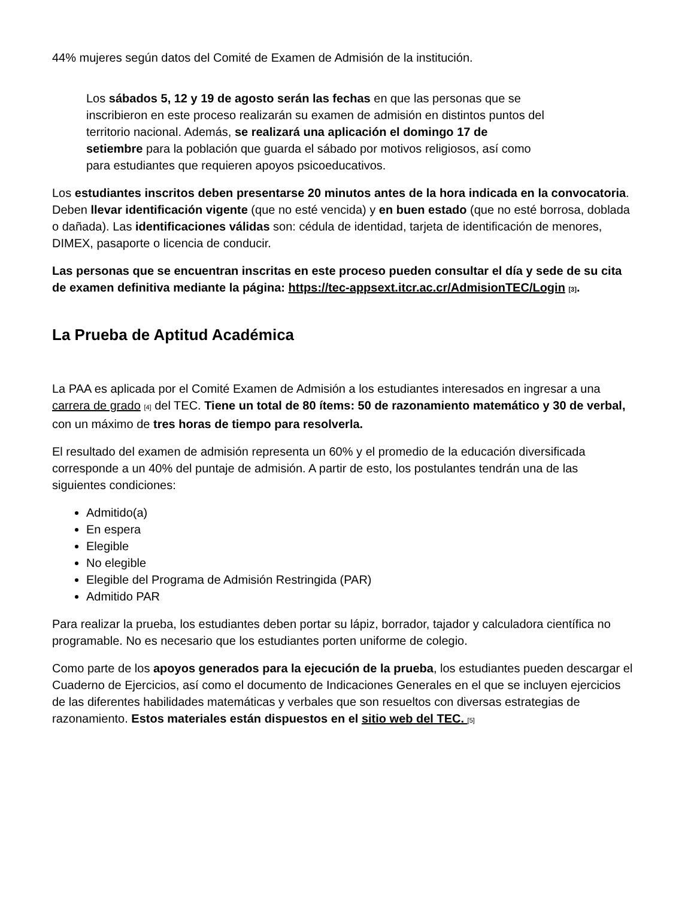44% mujeres según datos del Comité de Examen de Admisión de la institución.
Los sábados 5, 12 y 19 de agosto serán las fechas en que las personas que se inscribieron en este proceso realizarán su examen de admisión en distintos puntos del territorio nacional. Además, se realizará una aplicación el domingo 17 de setiembre para la población que guarda el sábado por motivos religiosos, así como para estudiantes que requieren apoyos psicoeducativos.
Los estudiantes inscritos deben presentarse 20 minutos antes de la hora indicada en la convocatoria. Deben llevar identificación vigente (que no esté vencida) y en buen estado (que no esté borrosa, doblada o dañada). Las identificaciones válidas son: cédula de identidad, tarjeta de identificación de menores, DIMEX, pasaporte o licencia de conducir.
Las personas que se encuentran inscritas en este proceso pueden consultar el día y sede de su cita de examen definitiva mediante la página: https://tec-appsext.itcr.ac.cr/AdmisionTEC/Login <sup>[3]</sup>.
La Prueba de Aptitud Académica
La PAA es aplicada por el Comité Examen de Admisión a los estudiantes interesados en ingresar a una carrera de grado <sup>[4]</sup> del TEC. Tiene un total de 80 ítems: 50 de razonamiento matemático y 30 de verbal, con un máximo de tres horas de tiempo para resolverla.
El resultado del examen de admisión representa un 60% y el promedio de la educación diversificada corresponde a un 40% del puntaje de admisión. A partir de esto, los postulantes tendrán una de las siguientes condiciones:
Admitido(a)
En espera
Elegible
No elegible
Elegible del Programa de Admisión Restringida (PAR)
Admitido PAR
Para realizar la prueba, los estudiantes deben portar su lápiz, borrador, tajador y calculadora científica no programable. No es necesario que los estudiantes porten uniforme de colegio.
Como parte de los apoyos generados para la ejecución de la prueba, los estudiantes pueden descargar el Cuaderno de Ejercicios, así como el documento de Indicaciones Generales en el que se incluyen ejercicios de las diferentes habilidades matemáticas y verbales que son resueltos con diversas estrategias de razonamiento. Estos materiales están dispuestos en el sitio web del TEC. <sup>[5]</sup>